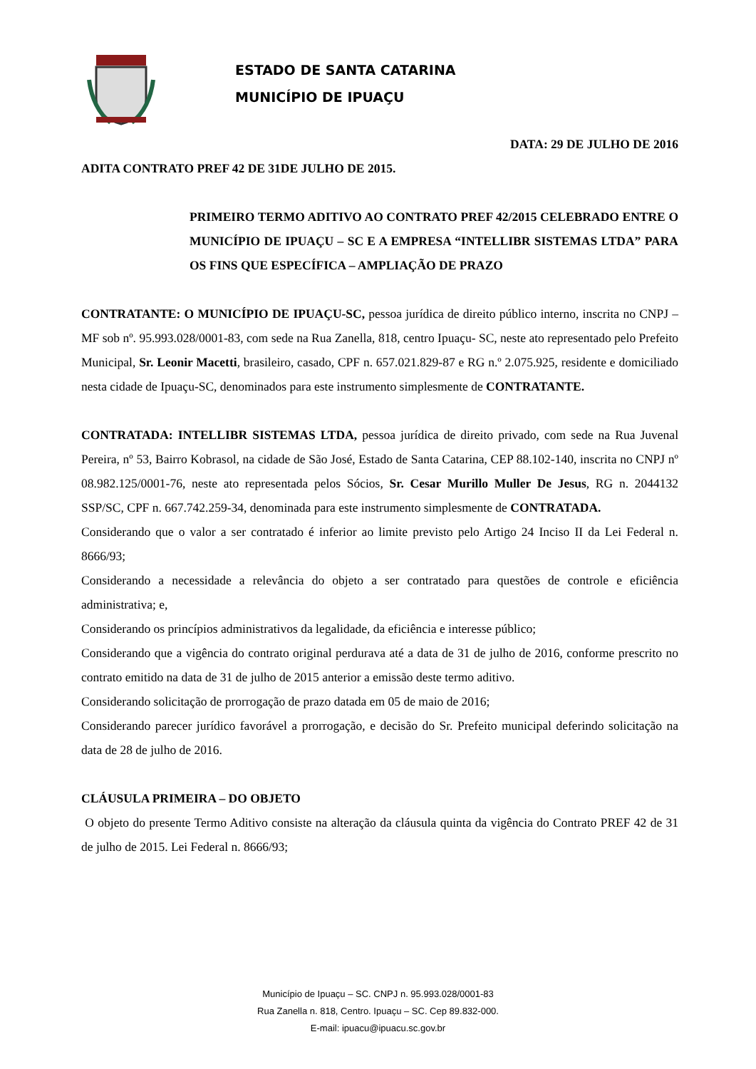ESTADO DE SANTA CATARINA
MUNICÍPIO DE IPUAÇU
DATA: 29 DE JULHO DE 2016
ADITA CONTRATO PREF 42 DE 31DE JULHO DE 2015.
PRIMEIRO TERMO ADITIVO AO CONTRATO PREF 42/2015 CELEBRADO ENTRE O MUNICÍPIO DE IPUAÇU – SC E A EMPRESA “INTELLIBR SISTEMAS LTDA” PARA OS FINS QUE ESPECÍFICA – AMPLIAÇÃO DE PRAZO
CONTRATANTE: O MUNICÍPIO DE IPUAÇU-SC, pessoa jurídica de direito público interno, inscrita no CNPJ – MF sob nº. 95.993.028/0001-83, com sede na Rua Zanella, 818, centro Ipuaçu- SC, neste ato representado pelo Prefeito Municipal, Sr. Leonir Macetti, brasileiro, casado, CPF n. 657.021.829-87 e RG n.º 2.075.925, residente e domiciliado nesta cidade de Ipuaçu-SC, denominados para este instrumento simplesmente de CONTRATANTE.
CONTRATADA: INTELLIBR SISTEMAS LTDA, pessoa jurídica de direito privado, com sede na Rua Juvenal Pereira, nº 53, Bairro Kobrasol, na cidade de São José, Estado de Santa Catarina, CEP 88.102-140, inscrita no CNPJ nº 08.982.125/0001-76, neste ato representada pelos Sócios, Sr. Cesar Murillo Muller De Jesus, RG n. 2044132 SSP/SC, CPF n. 667.742.259-34, denominada para este instrumento simplesmente de CONTRATADA.
Considerando que o valor a ser contratado é inferior ao limite previsto pelo Artigo 24 Inciso II da Lei Federal n. 8666/93;
Considerando a necessidade a relevância do objeto a ser contratado para questões de controle e eficiência administrativa; e,
Considerando os princípios administrativos da legalidade, da eficiência e interesse público;
Considerando que a vigência do contrato original perdurava até a data de 31 de julho de 2016, conforme prescrito no contrato emitido na data de 31 de julho de 2015 anterior a emissão deste termo aditivo.
Considerando solicitação de prorrogação de prazo datada em 05 de maio de 2016;
Considerando parecer jurídico favorável a prorrogação, e decisão do Sr. Prefeito municipal deferindo solicitação na data de 28 de julho de 2016.
CLÁUSULA PRIMEIRA – DO OBJETO
O objeto do presente Termo Aditivo consiste na alteração da cláusula quinta da vigência do Contrato PREF 42 de 31 de julho de 2015. Lei Federal n. 8666/93;
Município de Ipuaçu – SC. CNPJ n. 95.993.028/0001-83
Rua Zanella n. 818, Centro. Ipuaçu – SC. Cep 89.832-000.
E-mail: ipuacu@ipuacu.sc.gov.br